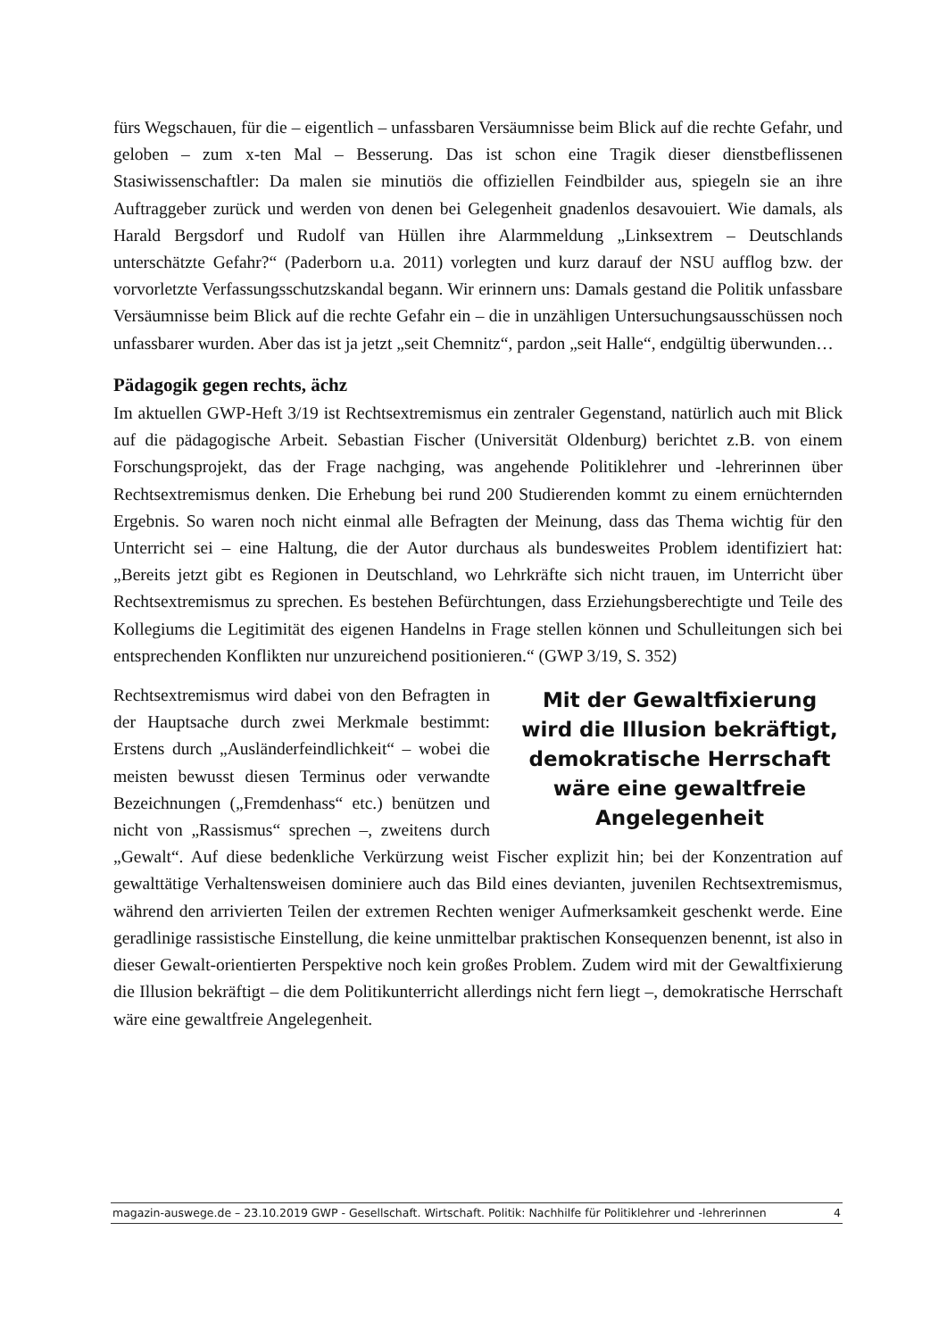fürs Wegschauen, für die – eigentlich – unfassbaren Versäumnisse beim Blick auf die rechte Gefahr, und geloben – zum x-ten Mal – Besserung. Das ist schon eine Tragik dieser dienstbeflissenen Stasiwissenschaftler: Da malen sie minutiös die offiziellen Feindbilder aus, spiegeln sie an ihre Auftraggeber zurück und werden von denen bei Gelegenheit gnadenlos desavouiert. Wie damals, als Harald Bergsdorf und Rudolf van Hüllen ihre Alarmmeldung „Linksextrem – Deutschlands unterschätzte Gefahr?“ (Paderborn u.a. 2011) vorlegten und kurz darauf der NSU aufflog bzw. der vorvorletzte Verfassungsschutzskandal begann. Wir erinnern uns: Damals gestand die Politik unfassbare Versäumnisse beim Blick auf die rechte Gefahr ein – die in unzähligen Untersuchungsausschüssen noch unfassbarer wurden. Aber das ist ja jetzt „seit Chemnitz“, pardon „seit Halle“, endgültig überwunden…
Pädagogik gegen rechts, ächz
Im aktuellen GWP-Heft 3/19 ist Rechtsextremismus ein zentraler Gegenstand, natürlich auch mit Blick auf die pädagogische Arbeit. Sebastian Fischer (Universität Oldenburg) berichtet z.B. von einem Forschungsprojekt, das der Frage nachging, was angehende Politiklehrer und -lehrerinnen über Rechtsextremismus denken. Die Erhebung bei rund 200 Studierenden kommt zu einem ernüchternden Ergebnis. So waren noch nicht einmal alle Befragten der Meinung, dass das Thema wichtig für den Unterricht sei – eine Haltung, die der Autor durchaus als bundesweites Problem identifiziert hat: „Bereits jetzt gibt es Regionen in Deutschland, wo Lehrkräfte sich nicht trauen, im Unterricht über Rechtsextremismus zu sprechen. Es bestehen Befürchtungen, dass Erziehungsberechtigte und Teile des Kollegiums die Legitimität des eigenen Handelns in Frage stellen können und Schulleitungen sich bei entsprechenden Konflikten nur unzureichend positionieren.“ (GWP 3/19, S. 352)
Mit der Gewaltfixierung wird die Illusion bekräftigt, demokratische Herrschaft wäre eine gewaltfreie Angelegenheit
Rechtsextremismus wird dabei von den Befragten in der Hauptsache durch zwei Merkmale bestimmt: Erstens durch „Ausländerfeindlichkeit“ – wobei die meisten bewusst diesen Terminus oder verwandte Bezeichnungen („Fremdenhass“ etc.) benützen und nicht von „Rassismus“ sprechen –, zweitens durch „Gewalt“. Auf diese bedenkliche Verkürzung weist Fischer explizit hin; bei der Konzentration auf gewalttätige Verhaltensweisen dominiere auch das Bild eines devianten, juvenilen Rechtsextremismus, während den arrivierten Teilen der extremen Rechten weniger Aufmerksamkeit geschenkt werde. Eine geradlinige rassistische Einstellung, die keine unmittelbar praktischen Konsequenzen benennt, ist also in dieser Gewalt-orientierten Perspektive noch kein großes Problem. Zudem wird mit der Gewaltfixierung die Illusion bekräftigt – die dem Politikunterricht allerdings nicht fern liegt –, demokratische Herrschaft wäre eine gewaltfreie Angelegenheit.
magazin-auswege.de – 23.10.2019 GWP - Gesellschaft. Wirtschaft. Politik: Nachhilfe für Politiklehrer und -lehrerinnen 4